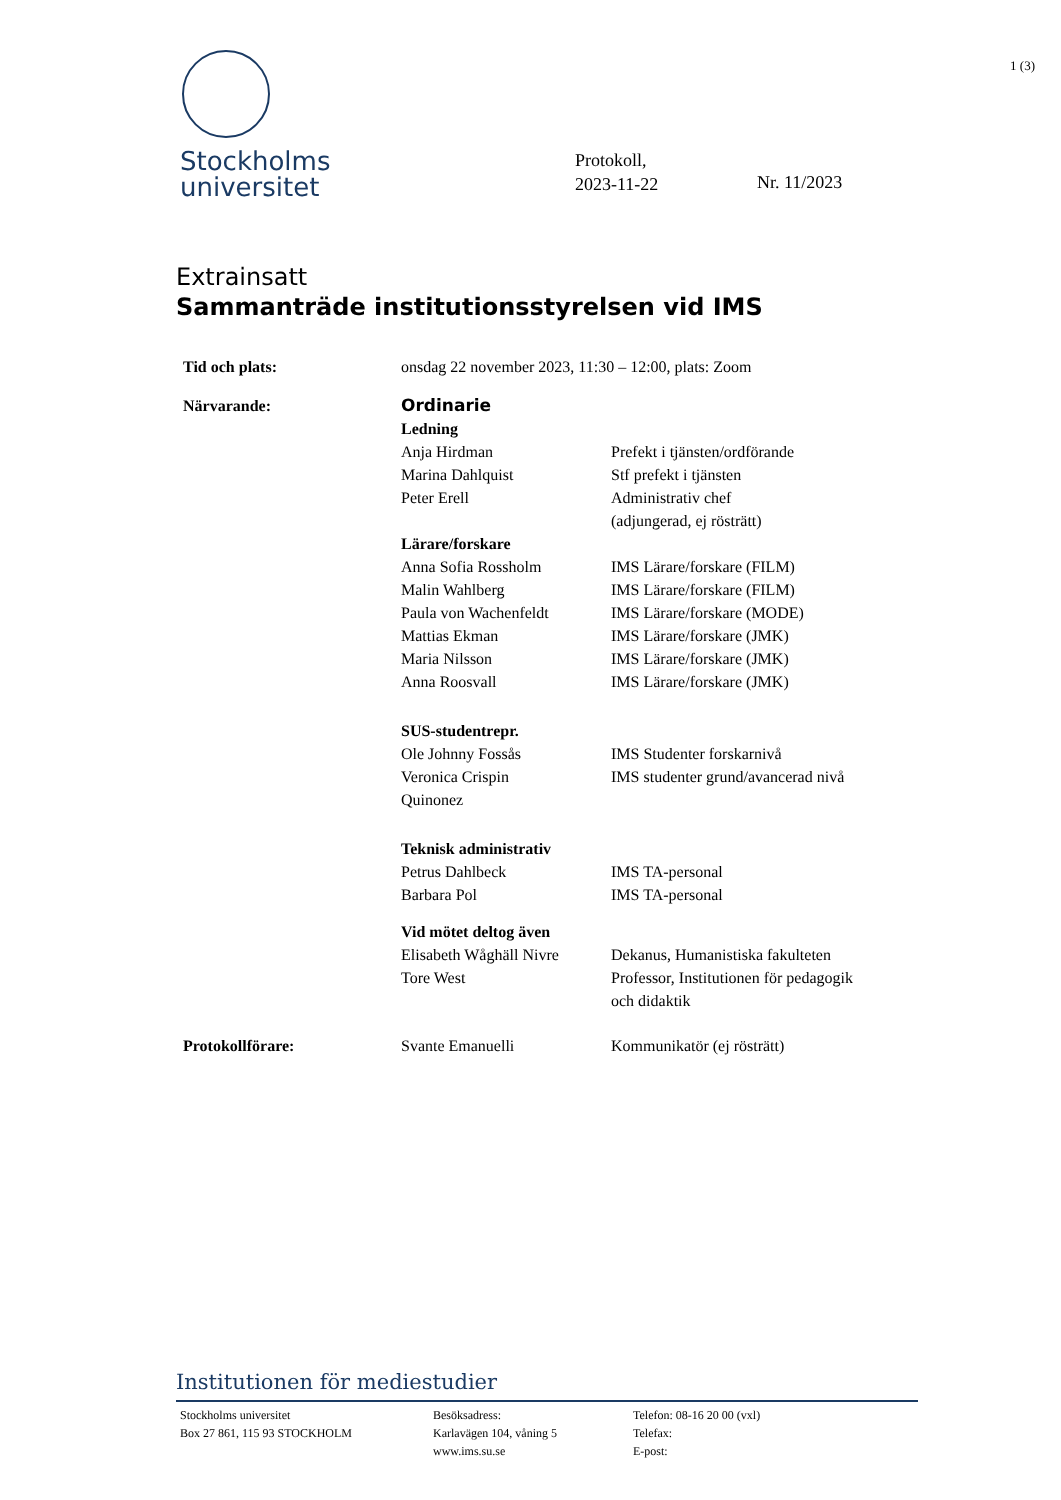1 (3)
Stockholms
universitet
Protokoll,
2023-11-22
Nr. 11/2023
Extrainsatt
Sammanträde institutionsstyrelsen vid IMS
| Tid och plats: | onsdag 22 november 2023, 11:30 – 12:00, plats: Zoom | |
| Närvarande: | Ordinarie | |
| | Ledning | |
| | Anja Hirdman | Prefekt i tjänsten/ordförande |
| | Marina Dahlquist | Stf prefekt i tjänsten |
| | Peter Erell | Administrativ chef (adjungerad, ej rösträtt) |
| | Lärare/forskare | |
| | Anna Sofia Rossholm | IMS Lärare/forskare (FILM) |
| | Malin Wahlberg | IMS Lärare/forskare (FILM) |
| | Paula von Wachenfeldt | IMS Lärare/forskare (MODE) |
| | Mattias Ekman | IMS Lärare/forskare (JMK) |
| | Maria Nilsson | IMS Lärare/forskare (JMK) |
| | Anna Roosvall | IMS Lärare/forskare (JMK) |
| | SUS-studentrepr. | |
| | Ole Johnny Fossås | IMS Studenter forskarnivå |
| | Veronica Crispin Quinonez | IMS studenter grund/avancerad nivå |
| | Teknisk administrativ | |
| | Petrus Dahlbeck | IMS TA-personal |
| | Barbara Pol | IMS TA-personal |
| | Vid mötet deltog även | |
| | Elisabeth Wåghäll Nivre | Dekanus, Humanistiska fakulteten |
| | Tore West | Professor, Institutionen för pedagogik och didaktik |
| Protokollförare: | Svante Emanuelli | Kommunikatör (ej rösträtt) |
Institutionen för mediestudier
Stockholms universitet
Box 27 861, 115 93 STOCKHOLM
Besöksadress:
Karlavägen 104, våning 5
www.ims.su.se
Telefon: 08-16 20 00 (vxl)
Telefax:
E-post: